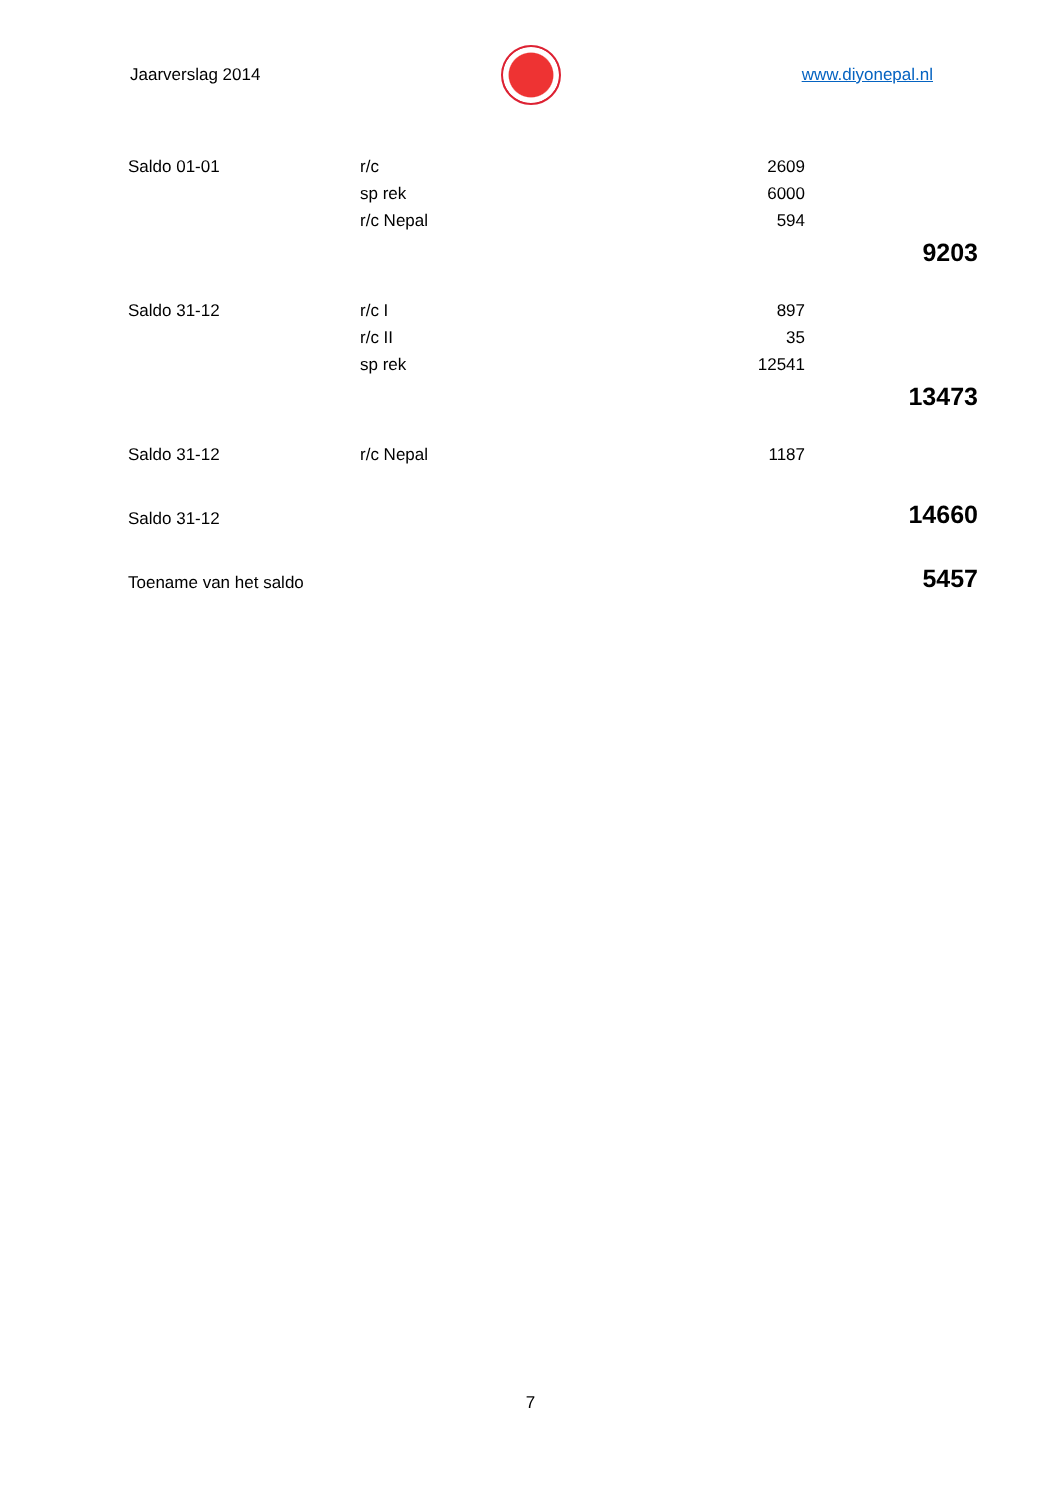Jaarverslag 2014 www.diyonepal.nl
| Saldo 01-01 | r/c | 2609 | |
| | sp rek | 6000 | |
| | r/c Nepal | 594 | |
| | | | 9203 |
| Saldo 31-12 | r/c I | 897 | |
| | r/c II | 35 | |
| | sp rek | 12541 | |
| | | | 13473 |
| Saldo 31-12 | r/c Nepal | 1187 | |
| Saldo 31-12 | | | 14660 |
| Toename van het saldo | | | 5457 |
7